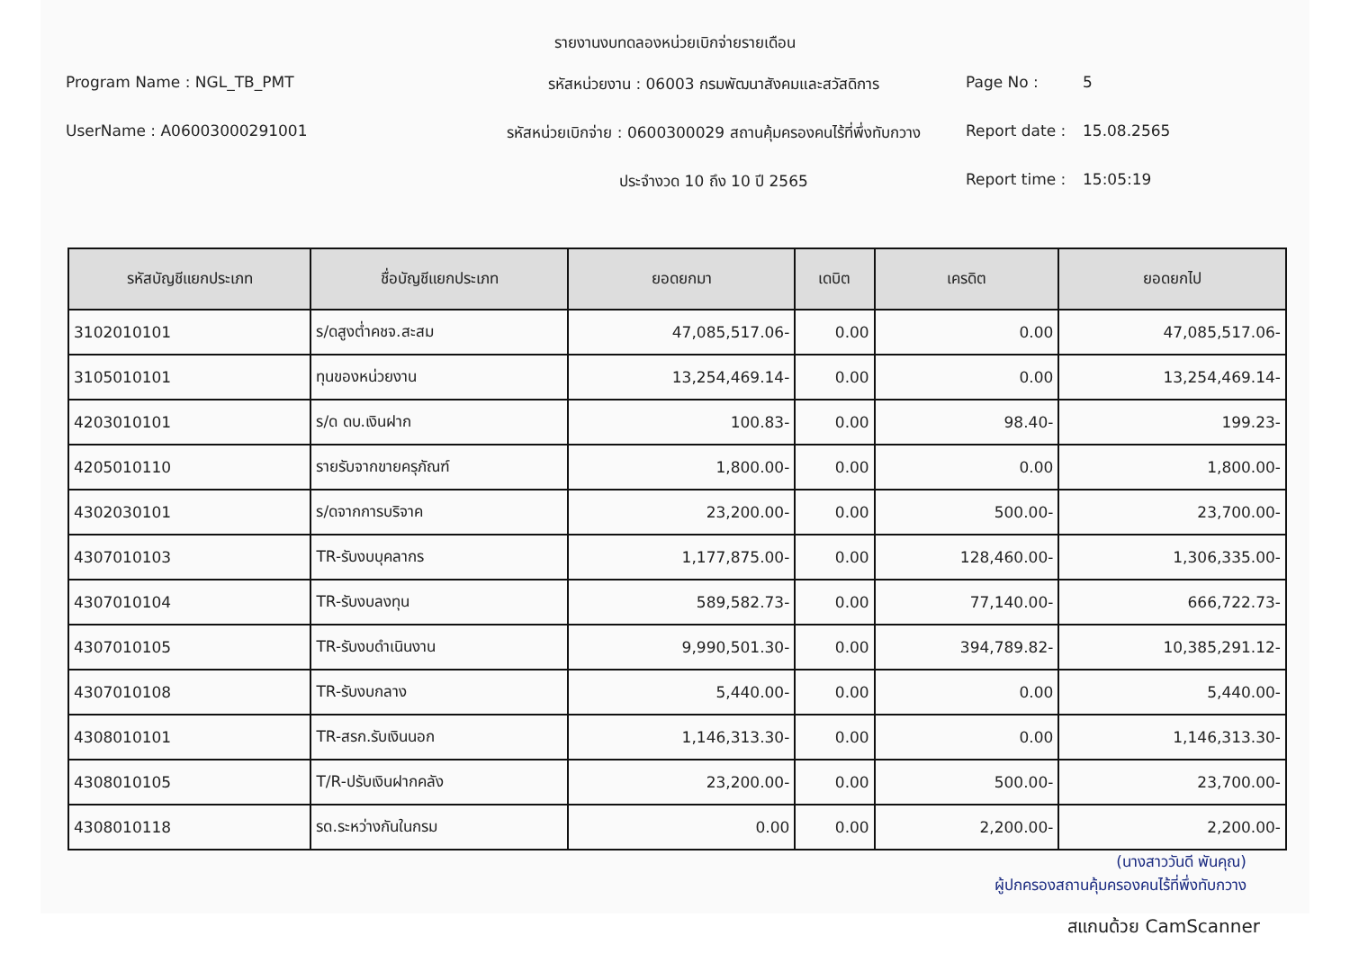รายงานงบทดลองหน่วยเบิกจ่ายรายเดือน
Program Name : NGL_TB_PMT
รหัสหน่วยงาน : 06003 กรมพัฒนาสังคมและสวัสดิการ
Page No :
5
UserName : A06003000291001
รหัสหน่วยเบิกจ่าย : 0600300029 สถานคุ้มครองคนไร้ที่พึ่งทับกวาง
Report date :
15.08.2565
ประจำงวด 10 ถึง 10 ปี 2565
Report time :
15:05:19
| รหัสบัญชีแยกประเภท | ชื่อบัญชีแยกประเภท | ยอดยกมา | เดบิต | เครดิต | ยอดยกไป |
| --- | --- | --- | --- | --- | --- |
| 3102010101 | ร/ดสูงต่ำคชจ.สะสม | 47,085,517.06- | 0.00 | 0.00 | 47,085,517.06- |
| 3105010101 | ทุนของหน่วยงาน | 13,254,469.14- | 0.00 | 0.00 | 13,254,469.14- |
| 4203010101 | ร/ด ดบ.เงินฝาก | 100.83- | 0.00 | 98.40- | 199.23- |
| 4205010110 | รายรับจากขายครุภัณฑ์ | 1,800.00- | 0.00 | 0.00 | 1,800.00- |
| 4302030101 | ร/ดจากการบริจาค | 23,200.00- | 0.00 | 500.00- | 23,700.00- |
| 4307010103 | TR-รับงบบุคลากร | 1,177,875.00- | 0.00 | 128,460.00- | 1,306,335.00- |
| 4307010104 | TR-รับงบลงทุน | 589,582.73- | 0.00 | 77,140.00- | 666,722.73- |
| 4307010105 | TR-รับงบดำเนินงาน | 9,990,501.30- | 0.00 | 394,789.82- | 10,385,291.12- |
| 4307010108 | TR-รับงบกลาง | 5,440.00- | 0.00 | 0.00 | 5,440.00- |
| 4308010101 | TR-สรก.รับเงินนอก | 1,146,313.30- | 0.00 | 0.00 | 1,146,313.30- |
| 4308010105 | T/R-ปรับเงินฝากคลัง | 23,200.00- | 0.00 | 500.00- | 23,700.00- |
| 4308010118 | รด.ระหว่างกันในกรม | 0.00 | 0.00 | 2,200.00- | 2,200.00- |
(นางสาววันดี พันคุณ)
ผู้ปกครองสถานคุ้มครองคนไร้ที่พึ่งทับกวาง
สแกนด้วย CamScanner